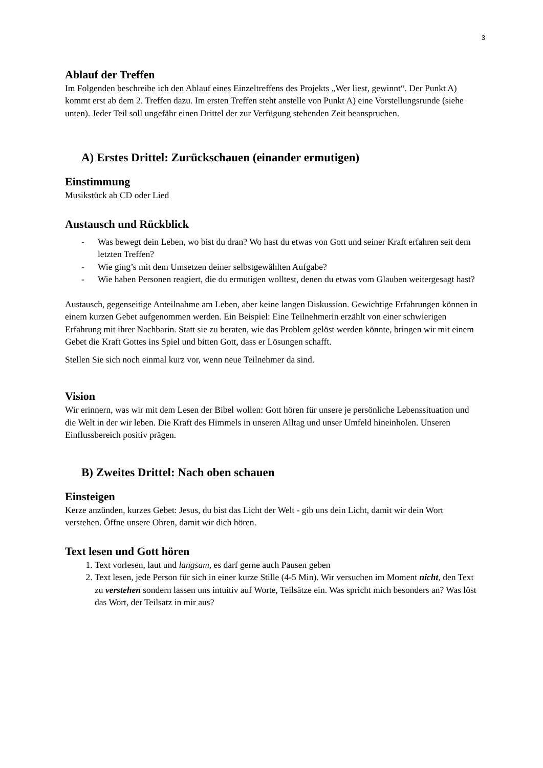3
Ablauf der Treffen
Im Folgenden beschreibe ich den Ablauf eines Einzeltreffens des Projekts „Wer liest, gewinnt“. Der Punkt A) kommt erst ab dem 2. Treffen dazu. Im ersten Treffen steht anstelle von Punkt A) eine Vorstellungsrunde (siehe unten). Jeder Teil soll ungefähr einen Drittel der zur Verfügung stehenden Zeit beanspruchen.
A) Erstes Drittel: Zurückschauen (einander ermutigen)
Einstimmung
Musikstück ab CD oder Lied
Austausch und Rückblick
- Was bewegt dein Leben, wo bist du dran? Wo hast du etwas von Gott und seiner Kraft erfahren seit dem letzten Treffen?
- Wie ging’s mit dem Umsetzen deiner selbstgewählten Aufgabe?
- Wie haben Personen reagiert, die du ermutigen wolltest, denen du etwas vom Glauben weitergesagt hast?
Austausch, gegenseitige Anteilnahme am Leben, aber keine langen Diskussion. Gewichtige Erfahrungen können in einem kurzen Gebet aufgenommen werden. Ein Beispiel: Eine Teilnehmerin erzählt von einer schwierigen Erfahrung mit ihrer Nachbarin. Statt sie zu beraten, wie das Problem gelöst werden könnte, bringen wir mit einem Gebet die Kraft Gottes ins Spiel und bitten Gott, dass er Lösungen schafft.
Stellen Sie sich noch einmal kurz vor, wenn neue Teilnehmer da sind.
Vision
Wir erinnern, was wir mit dem Lesen der Bibel wollen: Gott hören für unsere je persönliche Lebenssituation und die Welt in der wir leben. Die Kraft des Himmels in unseren Alltag und unser Umfeld hineinholen. Unseren Einflussbereich positiv prägen.
B) Zweites Drittel: Nach oben schauen
Einsteigen
Kerze anzünden, kurzes Gebet: Jesus, du bist das Licht der Welt - gib uns dein Licht, damit wir dein Wort verstehen. Öffne unsere Ohren, damit wir dich hören.
Text lesen und Gott hören
1. Text vorlesen, laut und langsam, es darf gerne auch Pausen geben
2. Text lesen, jede Person für sich in einer kurze Stille (4-5 Min). Wir versuchen im Moment nicht, den Text zu verstehen sondern lassen uns intuitiv auf Worte, Teilsätze ein. Was spricht mich besonders an? Was löst das Wort, der Teilsatz in mir aus?